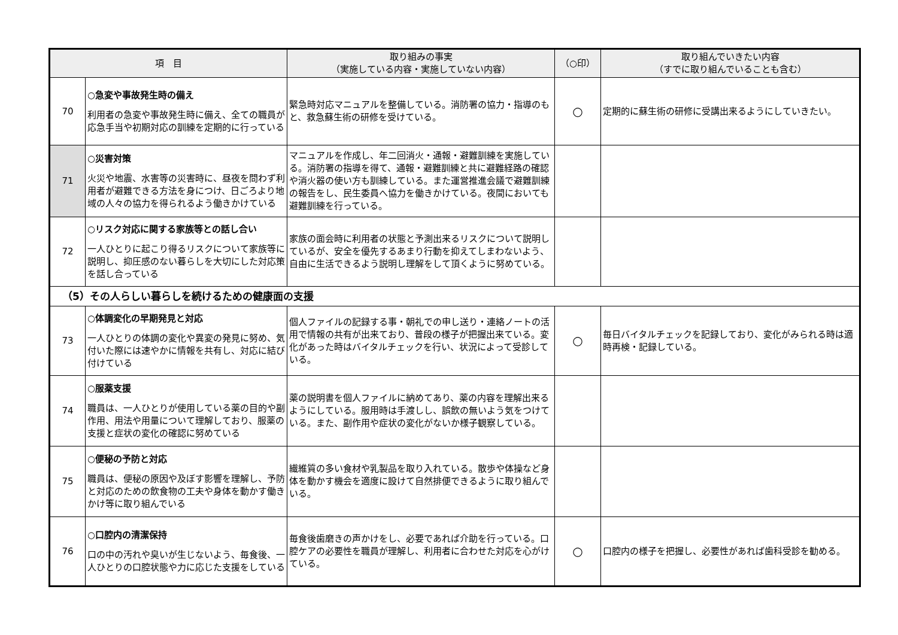| 項 目 | | 取り組みの事実 （実施している内容・実施していない内容） | （○印） | 取り組んでいきたい内容 （すでに取り組んでいることも含む） |
| --- | --- | --- | --- | --- |
| 70 | ○急変や事故発生時の備え 利用者の急変や事故発生時に備え、全ての職員が応急手当や初期対応の訓練を定期的に行っている | 緊急時対応マニュアルを整備している。消防署の協力・指導のもと、救急蘇生術の研修を受けている。 | ○ | 定期的に蘇生術の研修に受講出来るようにしていきたい。 |
| 71 | ○災害対策 火災や地震、水害等の災害時に、昼夜を問わず利用者が避難できる方法を身につけ、日ごろより地域の人々の協力を得られるよう働きかけている | マニュアルを作成し、年二回消火・通報・避難訓練を実施している。消防署の指導を得て、通報・避難訓練と共に避難経路の確認や消火器の使い方も訓練している。また運営推進会議で避難訓練の報告をし、民生委員へ協力を働きかけている。夜間においても避難訓練を行っている。 | | |
| 72 | ○リスク対応に関する家族等との話し合い 一人ひとりに起こり得るリスクについて家族等に説明し、抑圧感のない暮らしを大切にした対応策を話し合っている | 家族の面会時に利用者の状態と予測出来るリスクについて説明しているが、安全を優先するあまり行動を抑えてしまわないよう、自由に生活できるよう説明し理解をして頂くように努めている。 | | |
| （5）その人らしい暮らしを続けるための健康面の支援 | | | | |
| 73 | ○体調変化の早期発見と対応 一人ひとりの体調の変化や異変の発見に努め、気付いた際には速やかに情報を共有し、対応に結び付けている | 個人ファイルの記録する事・朝礼での申し送り・連絡ノートの活用で情報の共有が出来ており、普段の様子が把握出来ている。変化があった時はバイタルチェックを行い、状況によって受診している。 | ○ | 毎日バイタルチェックを記録しており、変化がみられる時は適時再検・記録している。 |
| 74 | ○服薬支援 職員は、一人ひとりが使用している薬の目的や副作用、用法や用量について理解しており、服薬の支援と症状の変化の確認に努めている | 薬の説明書を個人ファイルに納めてあり、薬の内容を理解出来るようにしている。服用時は手渡しし、誤飲の無いよう気をつけている。また、副作用や症状の変化がないか様子観察している。 | | |
| 75 | ○便秘の予防と対応 職員は、便秘の原因や及ぼす影響を理解し、予防と対応のための飲食物の工夫や身体を動かす働きかけ等に取り組んでいる | 繊維質の多い食材や乳製品を取り入れている。散歩や体操など身体を動かす機会を適度に設けて自然排便できるように取り組んでいる。 | | |
| 76 | ○口腔内の清潔保持 口の中の汚れや臭いが生じないよう、毎食後、一人ひとりの口腔状態や力に応じた支援をしている | 毎食後歯磨きの声かけをし、必要であれば介助を行っている。口腔ケアの必要性を職員が理解し、利用者に合わせた対応を心がけている。 | ○ | 口腔内の様子を把握し、必要性があれば歯科受診を勧める。 |